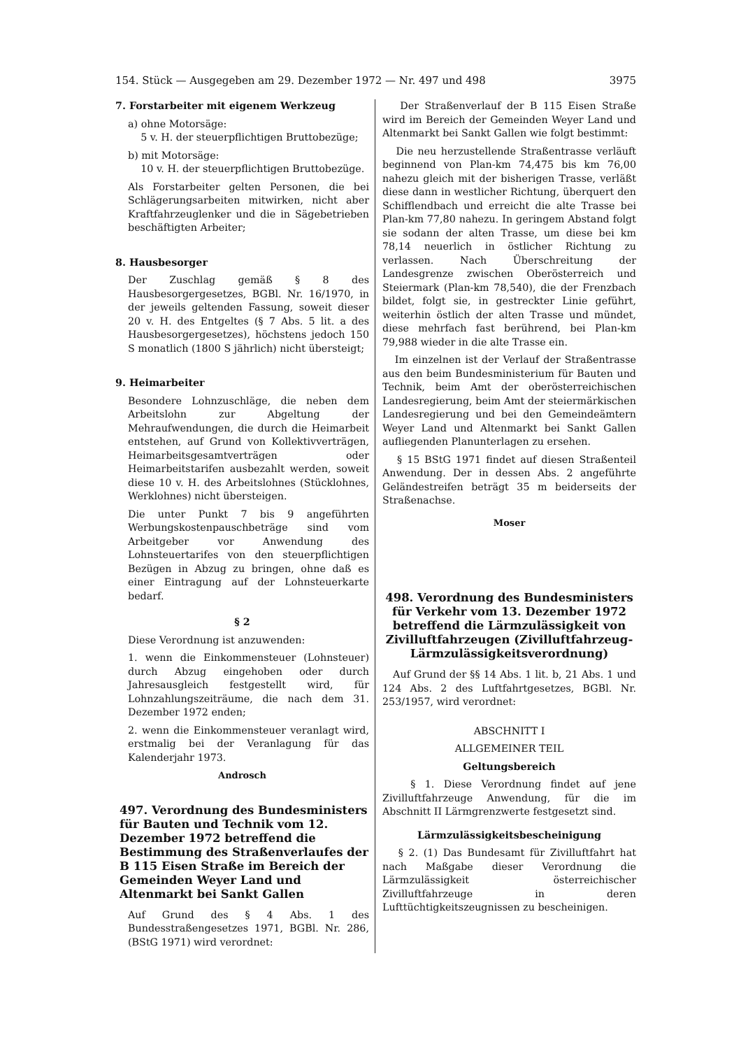154. Stück — Ausgegeben am 29. Dezember 1972 — Nr. 497 und 498 3975
7. Forstarbeiter mit eigenem Werkzeug
a) ohne Motorsäge:
5 v. H. der steuerpflichtigen Bruttobezüge;
b) mit Motorsäge:
10 v. H. der steuerpflichtigen Bruttobezüge.
Als Forstarbeiter gelten Personen, die bei Schlägerungsarbeiten mitwirken, nicht aber Kraftfahrzeuglenker und die in Sägebetrieben beschäftigten Arbeiter;
8. Hausbesorger
Der Zuschlag gemäß § 8 des Hausbesorgergesetzes, BGBl. Nr. 16/1970, in der jeweils geltenden Fassung, soweit dieser 20 v. H. des Entgeltes (§ 7 Abs. 5 lit. a des Hausbesorgergesetzes), höchstens jedoch 150 S monatlich (1800 S jährlich) nicht übersteigt;
9. Heimarbeiter
Besondere Lohnzuschläge, die neben dem Arbeitslohn zur Abgeltung der Mehraufwendungen, die durch die Heimarbeit entstehen, auf Grund von Kollektivverträgen, Heimarbeitsgesamtverträgen oder Heimarbeitstarifen ausbezahlt werden, soweit diese 10 v. H. des Arbeitslohnes (Stücklohnes, Werklohnes) nicht übersteigen.
Die unter Punkt 7 bis 9 angeführten Werbungskostenpauschbeträge sind vom Arbeitgeber vor Anwendung des Lohnsteuertarifes von den steuerpflichtigen Bezügen in Abzug zu bringen, ohne daß es einer Eintragung auf der Lohnsteuerkarte bedarf.
§ 2
Diese Verordnung ist anzuwenden:
1. wenn die Einkommensteuer (Lohnsteuer) durch Abzug eingehoben oder durch Jahresausgleich festgestellt wird, für Lohnzahlungszeiträume, die nach dem 31. Dezember 1972 enden;
2. wenn die Einkommensteuer veranlagt wird, erstmalig bei der Veranlagung für das Kalenderjahr 1973.
Androsch
497. Verordnung des Bundesministers für Bauten und Technik vom 12. Dezember 1972 betreffend die Bestimmung des Straßenverlaufes der B 115 Eisen Straße im Bereich der Gemeinden Weyer Land und Altenmarkt bei Sankt Gallen
Auf Grund des § 4 Abs. 1 des Bundesstraßengesetzes 1971, BGBl. Nr. 286, (BStG 1971) wird verordnet:
Der Straßenverlauf der B 115 Eisen Straße wird im Bereich der Gemeinden Weyer Land und Altenmarkt bei Sankt Gallen wie folgt bestimmt:
Die neu herzustellende Straßentrasse verläuft beginnend von Plan-km 74,475 bis km 76,00 nahezu gleich mit der bisherigen Trasse, verläßt diese dann in westlicher Richtung, überquert den Schifflendbach und erreicht die alte Trasse bei Plan-km 77,80 nahezu. In geringem Abstand folgt sie sodann der alten Trasse, um diese bei km 78,14 neuerlich in östlicher Richtung zu verlassen. Nach Überschreitung der Landesgrenze zwischen Oberösterreich und Steiermark (Plan-km 78,540), die der Frenzbach bildet, folgt sie, in gestreckter Linie geführt, weiterhin östlich der alten Trasse und mündet, diese mehrfach fast berührend, bei Plan-km 79,988 wieder in die alte Trasse ein.
Im einzelnen ist der Verlauf der Straßentrasse aus den beim Bundesministerium für Bauten und Technik, beim Amt der oberösterreichischen Landesregierung, beim Amt der steiermärkischen Landesregierung und bei den Gemeindeämtern Weyer Land und Altenmarkt bei Sankt Gallen aufliegenden Planunterlagen zu ersehen.
§ 15 BStG 1971 findet auf diesen Straßenteil Anwendung. Der in dessen Abs. 2 angeführte Geländestreifen beträgt 35 m beiderseits der Straßenachse.
Moser
498. Verordnung des Bundesministers für Verkehr vom 13. Dezember 1972 betreffend die Lärmzulässigkeit von Zivilluftfahrzeugen (Zivilluftfahrzeug-Lärmzulässigkeits­verordnung)
Auf Grund der §§ 14 Abs. 1 lit. b, 21 Abs. 1 und 124 Abs. 2 des Luftfahrtgesetzes, BGBl. Nr. 253/1957, wird verordnet:
ABSCHNITT I
ALLGEMEINER TEIL
Geltungsbereich
§ 1. Diese Verordnung findet auf jene Zivilluftfahrzeuge Anwendung, für die im Abschnitt II Lärmgrenzwerte festgesetzt sind.
Lärmzulässigkeitsbescheinigung
§ 2. (1) Das Bundesamt für Zivilluftfahrt hat nach Maßgabe dieser Verordnung die Lärmzulässigkeit österreichischer Zivilluftfahrzeuge in deren Lufttüchtigkeitszeugnissen zu bescheinigen.